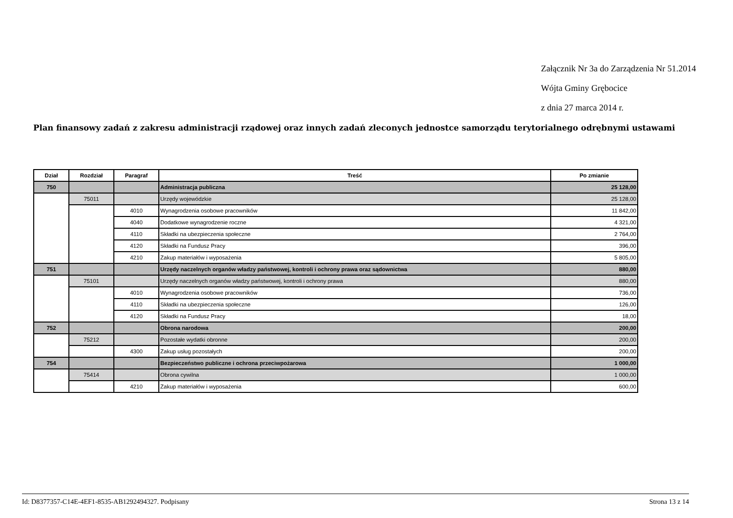Załącznik Nr 3a do Zarządzenia Nr 51.2014
Wójta Gminy Grębocice
z dnia 27 marca 2014 r.
Plan finansowy zadań z zakresu administracji rządowej oraz innych zadań zleconych jednostce samorządu terytorialnego odrębnymi ustawami
| Dział | Rozdział | Paragraf | Treść | Po zmianie |
| --- | --- | --- | --- | --- |
| 750 | | | Administracja publiczna | 25 128,00 |
| | 75011 | | Urzędy wojewódzkie | 25 128,00 |
| | | 4010 | Wynagrodzenia osobowe pracowników | 11 842,00 |
| | | 4040 | Dodatkowe wynagrodzenie roczne | 4 321,00 |
| | | 4110 | Składki na ubezpieczenia społeczne | 2 764,00 |
| | | 4120 | Składki na Fundusz Pracy | 396,00 |
| | | 4210 | Zakup materiałów i wyposażenia | 5 805,00 |
| 751 | | | Urzędy naczelnych organów władzy państwowej, kontroli i ochrony prawa oraz sądownictwa | 880,00 |
| | 75101 | | Urzędy naczelnych organów władzy państwowej, kontroli i ochrony prawa | 880,00 |
| | | 4010 | Wynagrodzenia osobowe pracowników | 736,00 |
| | | 4110 | Składki na ubezpieczenia społeczne | 126,00 |
| | | 4120 | Składki na Fundusz Pracy | 18,00 |
| 752 | | | Obrona narodowa | 200,00 |
| | 75212 | | Pozostałe wydatki obronne | 200,00 |
| | | 4300 | Zakup usług pozostałych | 200,00 |
| 754 | | | Bezpieczeństwo publiczne i ochrona przeciwpożarowa | 1 000,00 |
| | 75414 | | Obrona cywilna | 1 000,00 |
| | | 4210 | Zakup materiałów i wyposażenia | 600,00 |
Id: D8377357-C14E-4EF1-8535-AB1292494327. Podpisany Strona 13 z 14